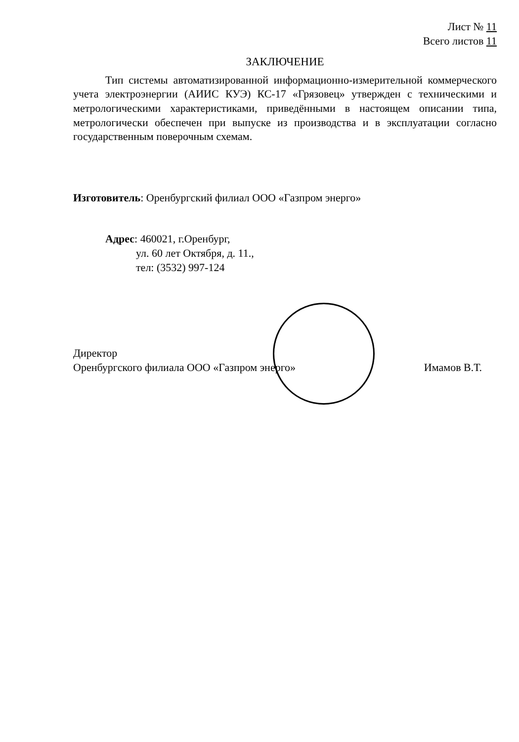Лист № 11
Всего листов 11
ЗАКЛЮЧЕНИЕ
Тип системы автоматизированной информационно-измерительной коммерческого учета электроэнергии (АИИС КУЭ) КС-17 «Грязовец» утвержден с техническими и метрологическими характеристиками, приведёнными в настоящем описании типа, метрологически обеспечен при выпуске из производства и в эксплуатации согласно государственным поверочным схемам.
Изготовитель: Оренбургский филиал ООО «Газпром энерго»
Адрес: 460021, г.Оренбург,
ул. 60 лет Октября, д. 11.,
тел: (3532) 997-124
Директор
Оренбургского филиала ООО «Газпром энерго»
Имамов В.Т.